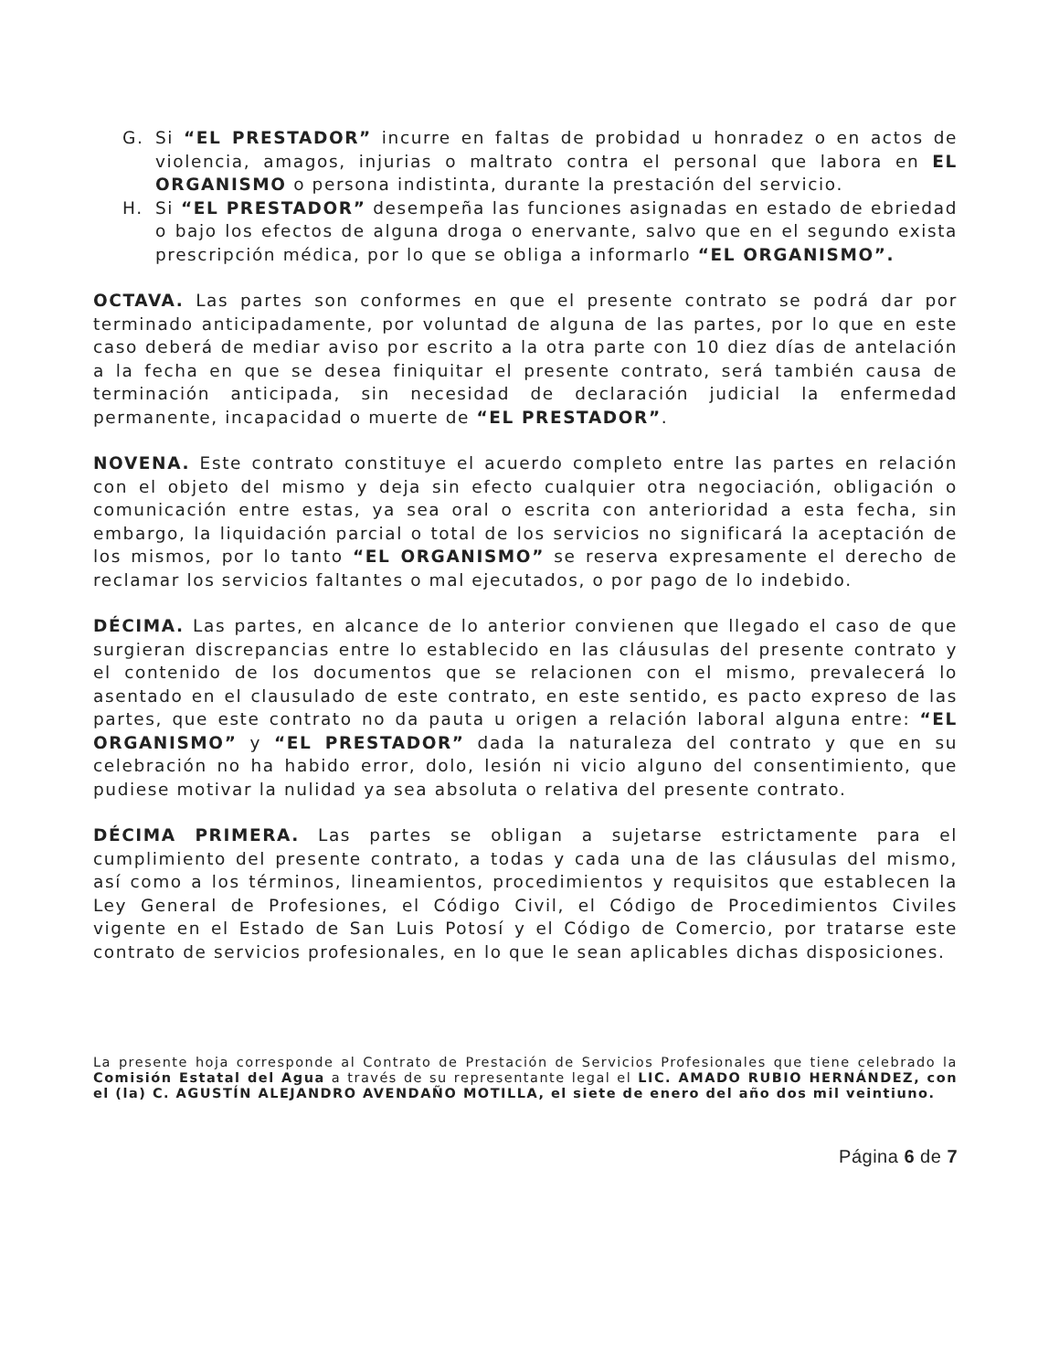G. Si “EL PRESTADOR” incurre en faltas de probidad u honradez o en actos de violencia, amagos, injurias o maltrato contra el personal que labora en EL ORGANISMO o persona indistinta, durante la prestación del servicio.
H. Si “EL PRESTADOR” desempeña las funciones asignadas en estado de ebriedad o bajo los efectos de alguna droga o enervante, salvo que en el segundo exista prescripción médica, por lo que se obliga a informarlo “EL ORGANISMO”.
OCTAVA. Las partes son conformes en que el presente contrato se podrá dar por terminado anticipadamente, por voluntad de alguna de las partes, por lo que en este caso deberá de mediar aviso por escrito a la otra parte con 10 diez días de antelación a la fecha en que se desea finiquitar el presente contrato, será también causa de terminación anticipada, sin necesidad de declaración judicial la enfermedad permanente, incapacidad o muerte de “EL PRESTADOR”.
NOVENA. Este contrato constituye el acuerdo completo entre las partes en relación con el objeto del mismo y deja sin efecto cualquier otra negociación, obligación o comunicación entre estas, ya sea oral o escrita con anterioridad a esta fecha, sin embargo, la liquidación parcial o total de los servicios no significará la aceptación de los mismos, por lo tanto “EL ORGANISMO” se reserva expresamente el derecho de reclamar los servicios faltantes o mal ejecutados, o por pago de lo indebido.
DÉCIMA. Las partes, en alcance de lo anterior convienen que llegado el caso de que surgieran discrepancias entre lo establecido en las cláusulas del presente contrato y el contenido de los documentos que se relacionen con el mismo, prevalecerá lo asentado en el clausulado de este contrato, en este sentido, es pacto expreso de las partes, que este contrato no da pauta u origen a relación laboral alguna entre: “EL ORGANISMO” y “EL PRESTADOR” dada la naturaleza del contrato y que en su celebración no ha habido error, dolo, lesión ni vicio alguno del consentimiento, que pudiese motivar la nulidad ya sea absoluta o relativa del presente contrato.
DÉCIMA PRIMERA. Las partes se obligan a sujetarse estrictamente para el cumplimiento del presente contrato, a todas y cada una de las cláusulas del mismo, así como a los términos, lineamientos, procedimientos y requisitos que establecen la Ley General de Profesiones, el Código Civil, el Código de Procedimientos Civiles vigente en el Estado de San Luis Potosí y el Código de Comercio, por tratarse este contrato de servicios profesionales, en lo que le sean aplicables dichas disposiciones.
La presente hoja corresponde al Contrato de Prestación de Servicios Profesionales que tiene celebrado la Comisión Estatal del Agua a través de su representante legal el LIC. AMADO RUBIO HERNÁNDEZ, con el (la) C. AGUSTÍN ALEJANDRO AVENDAÑO MOTILLA, el siete de enero del año dos mil veintiuno.
Página 6 de 7